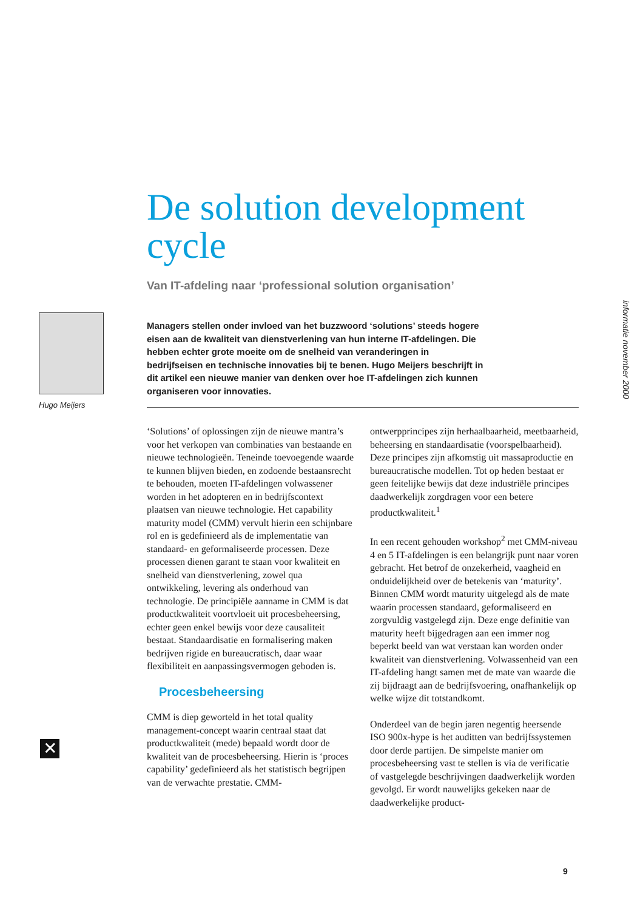informatie november 2000
Hugo Meijers
✕
De solution development cycle
Van IT-afdeling naar ‘professional solution organisation’
Managers stellen onder invloed van het buzzwoord ‘solutions’ steeds hogere eisen aan de kwaliteit van dienstverlening van hun interne IT-afdelingen. Die hebben echter grote moeite om de snelheid van veranderingen in bedrijfseisen en technische innovaties bij te benen. Hugo Meijers beschrijft in dit artikel een nieuwe manier van denken over hoe IT-afdelingen zich kunnen organiseren voor innovaties.
‘Solutions’ of oplossingen zijn de nieuwe mantra’s voor het verkopen van combinaties van bestaande en nieuwe technologieën. Teneinde toevoegende waarde te kunnen blijven bieden, en zodoende bestaansrecht te behouden, moeten IT-afdelingen volwassener worden in het adopteren en in bedrijfscontext plaatsen van nieuwe technologie. Het capability maturity model (CMM) vervult hierin een schijnbare rol en is gedefinieerd als de implementatie van standaard- en geformaliseerde processen. Deze processen dienen garant te staan voor kwaliteit en snelheid van dienstverlening, zowel qua ontwikkeling, levering als onderhoud van technologie. De principiële aanname in CMM is dat productkwaliteit voortvloeit uit procesbeheersing, echter geen enkel bewijs voor deze causaliteit bestaat. Standaardisatie en formalisering maken bedrijven rigide en bureaucratisch, daar waar flexibiliteit en aanpassingsvermogen geboden is.
Procesbeheersing
CMM is diep geworteld in het total quality management-concept waarin centraal staat dat productkwaliteit (mede) bepaald wordt door de kwaliteit van de procesbeheersing. Hierin is ‘proces capability’ gedefinieerd als het statistisch begrijpen van de verwachte prestatie. CMM-
ontwerpprincipes zijn herhaalbaarheid, meetbaarheid, beheersing en standaardisatie (voorspelbaarheid). Deze principes zijn afkomstig uit massaproductie en bureaucratische modellen. Tot op heden bestaat er geen feitelijke bewijs dat deze industriële principes daadwerkelijk zorgdragen voor een betere productkwaliteit.<sup>1</sup>
In een recent gehouden workshop<sup>2</sup> met CMM-niveau 4 en 5 IT-afdelingen is een belangrijk punt naar voren gebracht. Het betrof de onzekerheid, vaagheid en onduidelijkheid over de betekenis van ‘maturity’. Binnen CMM wordt maturity uitgelegd als de mate waarin processen standaard, geformaliseerd en zorgvuldig vastgelegd zijn. Deze enge definitie van maturity heeft bijgedragen aan een immer nog beperkt beeld van wat verstaan kan worden onder kwaliteit van dienstverlening. Volwassenheid van een IT-afdeling hangt samen met de mate van waarde die zij bijdraagt aan de bedrijfsvoering, onafhankelijk op welke wijze dit totstandkomt.
Onderdeel van de begin jaren negentig heersende ISO 900x-hype is het auditten van bedrijfssystemen door derde partijen. De simpelste manier om procesbeheersing vast te stellen is via de verificatie of vastgelegde beschrijvingen daadwerkelijk worden gevolgd. Er wordt nauwelijks gekeken naar de daadwerkelijke product-
9